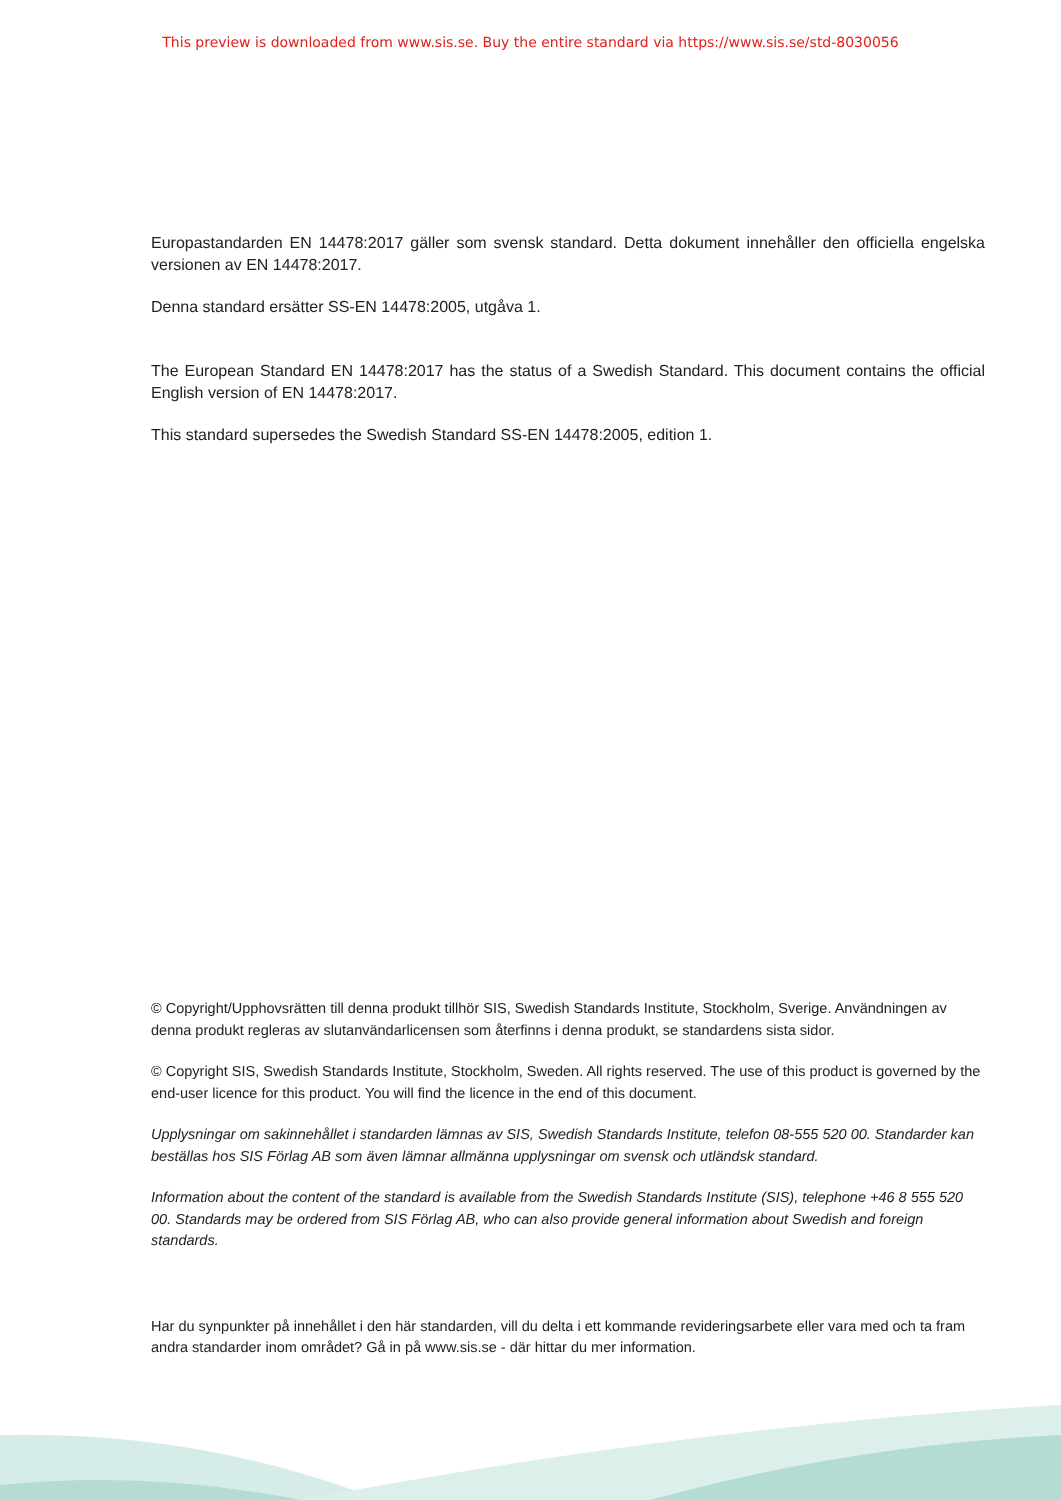This preview is downloaded from www.sis.se. Buy the entire standard via https://www.sis.se/std-8030056
Europastandarden EN 14478:2017 gäller som svensk standard. Detta dokument innehåller den officiella engelska versionen av EN 14478:2017.
Denna standard ersätter SS-EN 14478:2005, utgåva 1.
The European Standard EN 14478:2017 has the status of a Swedish Standard. This document contains the official English version of EN 14478:2017.
This standard supersedes the Swedish Standard SS-EN 14478:2005, edition 1.
© Copyright/Upphovsrätten till denna produkt tillhör SIS, Swedish Standards Institute, Stockholm, Sverige. Användningen av denna produkt regleras av slutanvändarlicensen som återfinns i denna produkt, se standardens sista sidor.
© Copyright SIS, Swedish Standards Institute, Stockholm, Sweden. All rights reserved. The use of this product is governed by the end-user licence for this product. You will find the licence in the end of this document.
Upplysningar om sakinnehållet i standarden lämnas av SIS, Swedish Standards Institute, telefon 08-555 520 00. Standarder kan beställas hos SIS Förlag AB som även lämnar allmänna upplysningar om svensk och utländsk standard.
Information about the content of the standard is available from the Swedish Standards Institute (SIS), telephone +46 8 555 520 00. Standards may be ordered from SIS Förlag AB, who can also provide general information about Swedish and foreign standards.
Har du synpunkter på innehållet i den här standarden, vill du delta i ett kommande revideringsarbete eller vara med och ta fram andra standarder inom området? Gå in på www.sis.se - där hittar du mer information.